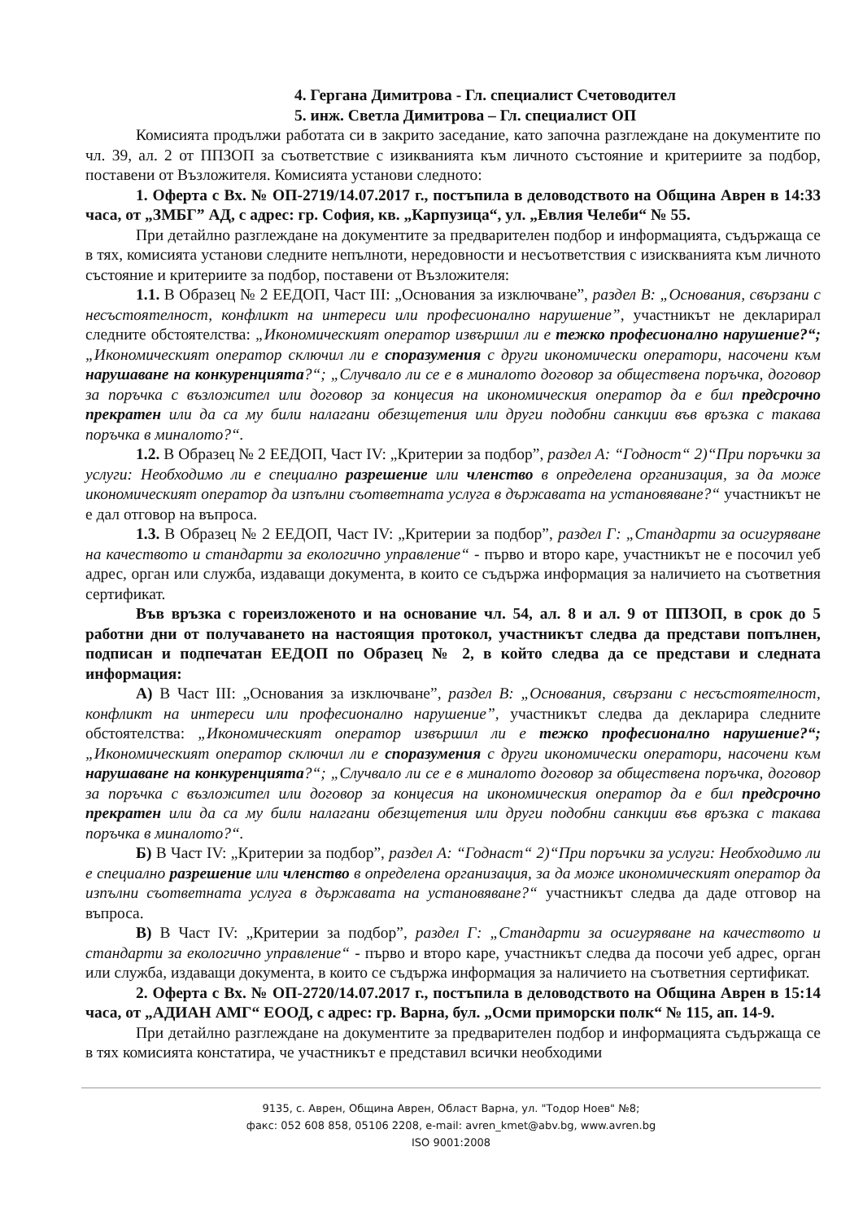4. Гергана Димитрова - Гл. специалист Счетоводител
5. инж. Светла Димитрова – Гл. специалист ОП
Комисията продължи работата си в закрито заседание, като започна разглеждане на документите по чл. 39, ал. 2 от ППЗОП за съответствие с изикванията към личното състояние и критериите за подбор, поставени от Възложителя. Комисията установи следното:
1. Оферта с Вх. № ОП-2719/14.07.2017 г., постъпила в деловодството на Община Аврен в 14:33 часа, от „ЗМБГ” АД, с адрес: гр. София, кв. „Карпузица“, ул. „Евлия Челеби“ № 55.
При детайлно разглеждане на документите за предварителен подбор и информацията, съдържаща се в тях, комисията установи следните непълноти, нередовности и несъответствия с изискванията към личното състояние и критериите за подбор, поставени от Възложителя:
1.1. В Образец № 2 ЕЕДОП, Част III: „Основания за изключване”, раздел В: „Основания, свързани с несъстоятелност, конфликт на интереси или професионално нарушение”, участникът не декларирал следните обстоятелства: „Икономическият оператор извършил ли е тежко професионално нарушение?“; „Икономическият оператор сключил ли е споразумения с други икономически оператори, насочени към нарушаване на конкуренцията?“; „Случвало ли се е в миналото договор за обществена поръчка, договор за поръчка с възложител или договор за концесия на икономическия оператор да е бил предсрочно прекратен или да са му били налагани обезщетения или други подобни санкции във връзка с такава поръчка в миналото?“.
1.2. В Образец № 2 ЕЕДОП, Част IV: „Критерии за подбор”, раздел А: “Годност“ 2)“При поръчки за услуги: Необходимо ли е специално разрешение или членство в определена организация, за да може икономическият оператор да изпълни съответната услуга в държавата на установяване?“ участникът не е дал отговор на въпроса.
1.3. В Образец № 2 ЕЕДОП, Част IV: „Критерии за подбор”, раздел Г: „Стандарти за осигуряване на качеството и стандарти за екологично управление“ - първо и второ каре, участникът не е посочил уеб адрес, орган или служба, издаващи документа, в които се съдържа информация за наличието на съответния сертификат.
Във връзка с гореизложеното и на основание чл. 54, ал. 8 и ал. 9 от ППЗОП, в срок до 5 работни дни от получаването на настоящия протокол, участникът следва да представи попълнен, подписан и подпечатан ЕЕДОП по Образец № 2, в който следва да се представи и следната информация:
А) В Част III: „Основания за изключване”, раздел В: „Основания, свързани с несъстоятелност, конфликт на интереси или професионално нарушение”, участникът следва да декларира следните обстоятелства: „Икономическият оператор извършил ли е тежко професионално нарушение?“; „Икономическият оператор сключил ли е споразумения с други икономически оператори, насочени към нарушаване на конкуренцията?“; „Случвало ли се е в миналото договор за обществена поръчка, договор за поръчка с възложител или договор за концесия на икономическия оператор да е бил предсрочно прекратен или да са му били налагани обезщетения или други подобни санкции във връзка с такава поръчка в миналото?“.
Б) В Част IV: „Критерии за подбор”, раздел А: “Годнаст“ 2)“При поръчки за услуги: Необходимо ли е специално разрешение или членство в определена организация, за да може икономическият оператор да изпълни съответната услуга в държавата на установяване?“ участникът следва да даде отговор на въпроса.
В) В Част IV: „Критерии за подбор”, раздел Г: „Стандарти за осигуряване на качеството и стандарти за екологично управление“ - първо и второ каре, участникът следва да посочи уеб адрес, орган или служба, издаващи документа, в които се съдържа информация за наличието на съответния сертификат.
2. Оферта с Вх. № ОП-2720/14.07.2017 г., постъпила в деловодството на Община Аврен в 15:14 часа, от „АДИАН АМГ“ ЕООД, с адрес: гр. Варна, бул. „Осми приморски полк“ № 115, ап. 14-9.
При детайлно разглеждане на документите за предварителен подбор и информацията съдържаща се в тях комисията констатира, че участникът е представил всички необходими
9135, с. Аврен, Община Аврен, Област Варна, ул. "Тодор Ноев" №8;
факс: 052 608 858, 05106 2208, e-mail: avren_kmet@abv.bg, www.avren.bg
ISO 9001:2008